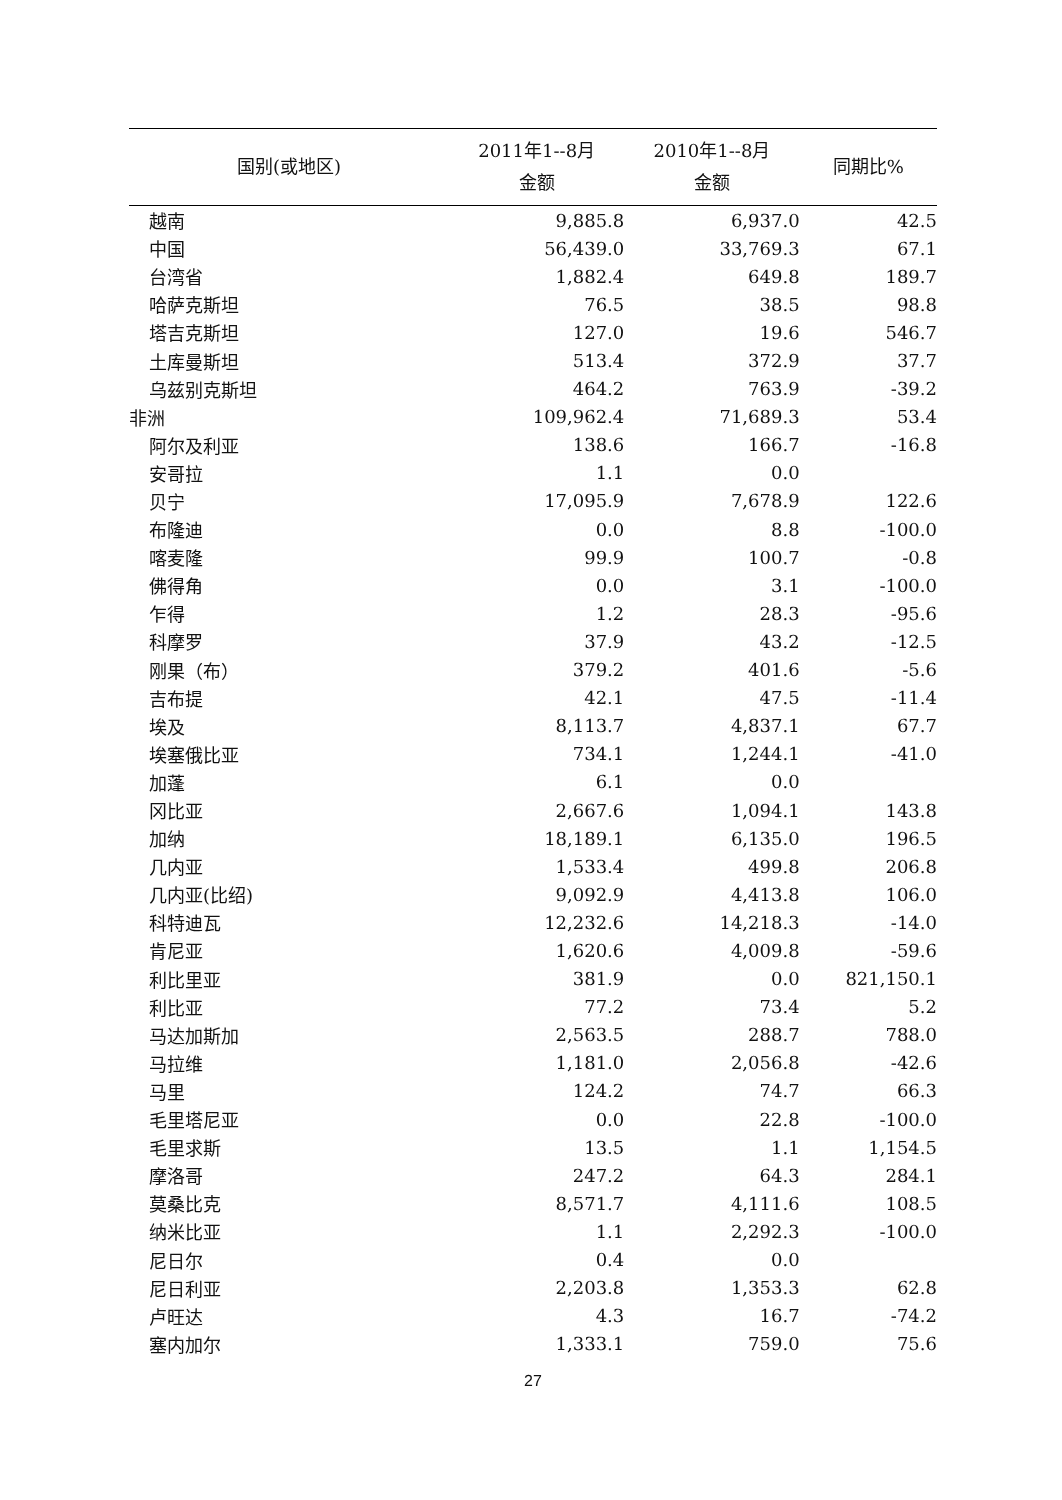| 国别(或地区) | 2011年1--8月 金额 | 2010年1--8月 金额 | 同期比% |
| --- | --- | --- | --- |
| 越南 | 9,885.8 | 6,937.0 | 42.5 |
| 中国 | 56,439.0 | 33,769.3 | 67.1 |
| 台湾省 | 1,882.4 | 649.8 | 189.7 |
| 哈萨克斯坦 | 76.5 | 38.5 | 98.8 |
| 塔吉克斯坦 | 127.0 | 19.6 | 546.7 |
| 土库曼斯坦 | 513.4 | 372.9 | 37.7 |
| 乌兹别克斯坦 | 464.2 | 763.9 | -39.2 |
| 非洲 | 109,962.4 | 71,689.3 | 53.4 |
| 阿尔及利亚 | 138.6 | 166.7 | -16.8 |
| 安哥拉 | 1.1 | 0.0 | |
| 贝宁 | 17,095.9 | 7,678.9 | 122.6 |
| 布隆迪 | 0.0 | 8.8 | -100.0 |
| 喀麦隆 | 99.9 | 100.7 | -0.8 |
| 佛得角 | 0.0 | 3.1 | -100.0 |
| 乍得 | 1.2 | 28.3 | -95.6 |
| 科摩罗 | 37.9 | 43.2 | -12.5 |
| 刚果（布） | 379.2 | 401.6 | -5.6 |
| 吉布提 | 42.1 | 47.5 | -11.4 |
| 埃及 | 8,113.7 | 4,837.1 | 67.7 |
| 埃塞俄比亚 | 734.1 | 1,244.1 | -41.0 |
| 加蓬 | 6.1 | 0.0 | |
| 冈比亚 | 2,667.6 | 1,094.1 | 143.8 |
| 加纳 | 18,189.1 | 6,135.0 | 196.5 |
| 几内亚 | 1,533.4 | 499.8 | 206.8 |
| 几内亚(比绍) | 9,092.9 | 4,413.8 | 106.0 |
| 科特迪瓦 | 12,232.6 | 14,218.3 | -14.0 |
| 肯尼亚 | 1,620.6 | 4,009.8 | -59.6 |
| 利比里亚 | 381.9 | 0.0 | 821,150.1 |
| 利比亚 | 77.2 | 73.4 | 5.2 |
| 马达加斯加 | 2,563.5 | 288.7 | 788.0 |
| 马拉维 | 1,181.0 | 2,056.8 | -42.6 |
| 马里 | 124.2 | 74.7 | 66.3 |
| 毛里塔尼亚 | 0.0 | 22.8 | -100.0 |
| 毛里求斯 | 13.5 | 1.1 | 1,154.5 |
| 摩洛哥 | 247.2 | 64.3 | 284.1 |
| 莫桑比克 | 8,571.7 | 4,111.6 | 108.5 |
| 纳米比亚 | 1.1 | 2,292.3 | -100.0 |
| 尼日尔 | 0.4 | 0.0 | |
| 尼日利亚 | 2,203.8 | 1,353.3 | 62.8 |
| 卢旺达 | 4.3 | 16.7 | -74.2 |
| 塞内加尔 | 1,333.1 | 759.0 | 75.6 |
27